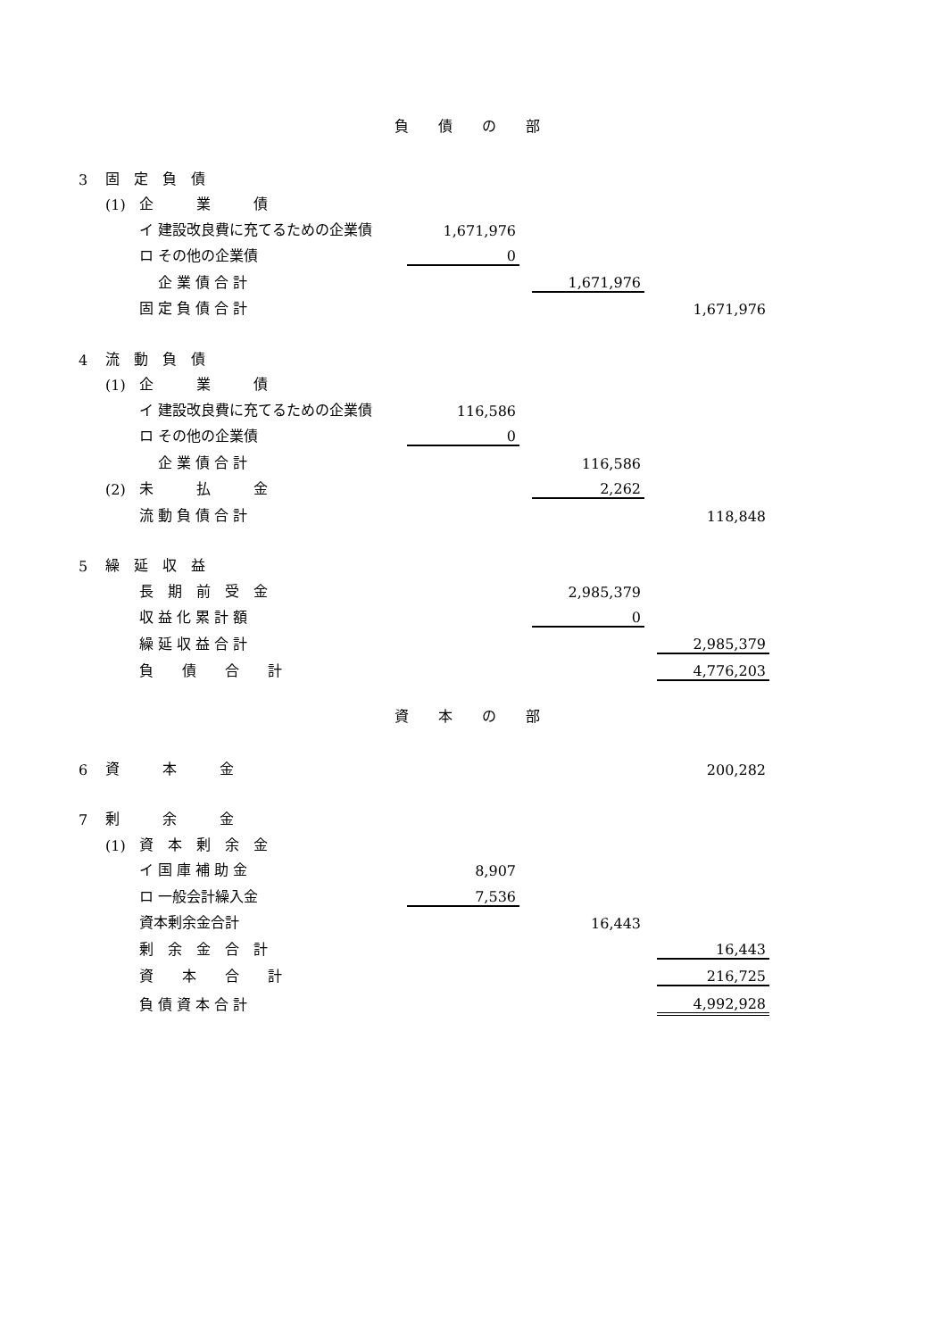負 債 の 部
| 3 | 固 定 負 債 | | | | | | |
| | (1) | 企 業 債 | | | | | |
| | | イ 建設改良費に充てるための企業債 | 1,671,976 | | | | |
| | | ロ その他の企業債 | 0 | | | | |
| | | 企 業 債 合 計 | | | 1,671,976 | | |
| | | 固 定 負 債 合 計 | | | | | 1,671,976 |
| 4 | 流 動 負 債 | | | | | | |
| | (1) | 企 業 債 | | | | | |
| | | イ 建設改良費に充てるための企業債 | 116,586 | | | | |
| | | ロ その他の企業債 | 0 | | | | |
| | | 企 業 債 合 計 | | | 116,586 | | |
| | (2) | 未 払 金 | | | 2,262 | | |
| | | 流 動 負 債 合 計 | | | | | 118,848 |
| 5 | 繰 延 収 益 | | | | | | |
| | | 長 期 前 受 金 | | | 2,985,379 | | |
| | | 収 益 化 累 計 額 | | | 0 | | |
| | | 繰 延 収 益 合 計 | | | | | 2,985,379 |
| | | 負 債 合 計 | | | | | 4,776,203 |
資 本 の 部
| 6 | 資 本 金 | | | | | | 200,282 |
| 7 | 剰 余 金 | | | | | | |
| | (1) | 資 本 剰 余 金 | | | | | |
| | | イ 国 庫 補 助 金 | 8,907 | | | | |
| | | ロ 一般会計繰入金 | 7,536 | | | | |
| | | 資本剰余金合計 | | | 16,443 | | |
| | | 剰 余 金 合 計 | | | | | 16,443 |
| | | 資 本 合 計 | | | | | 216,725 |
| | | 負 債 資 本 合 計 | | | | | 4,992,928 |